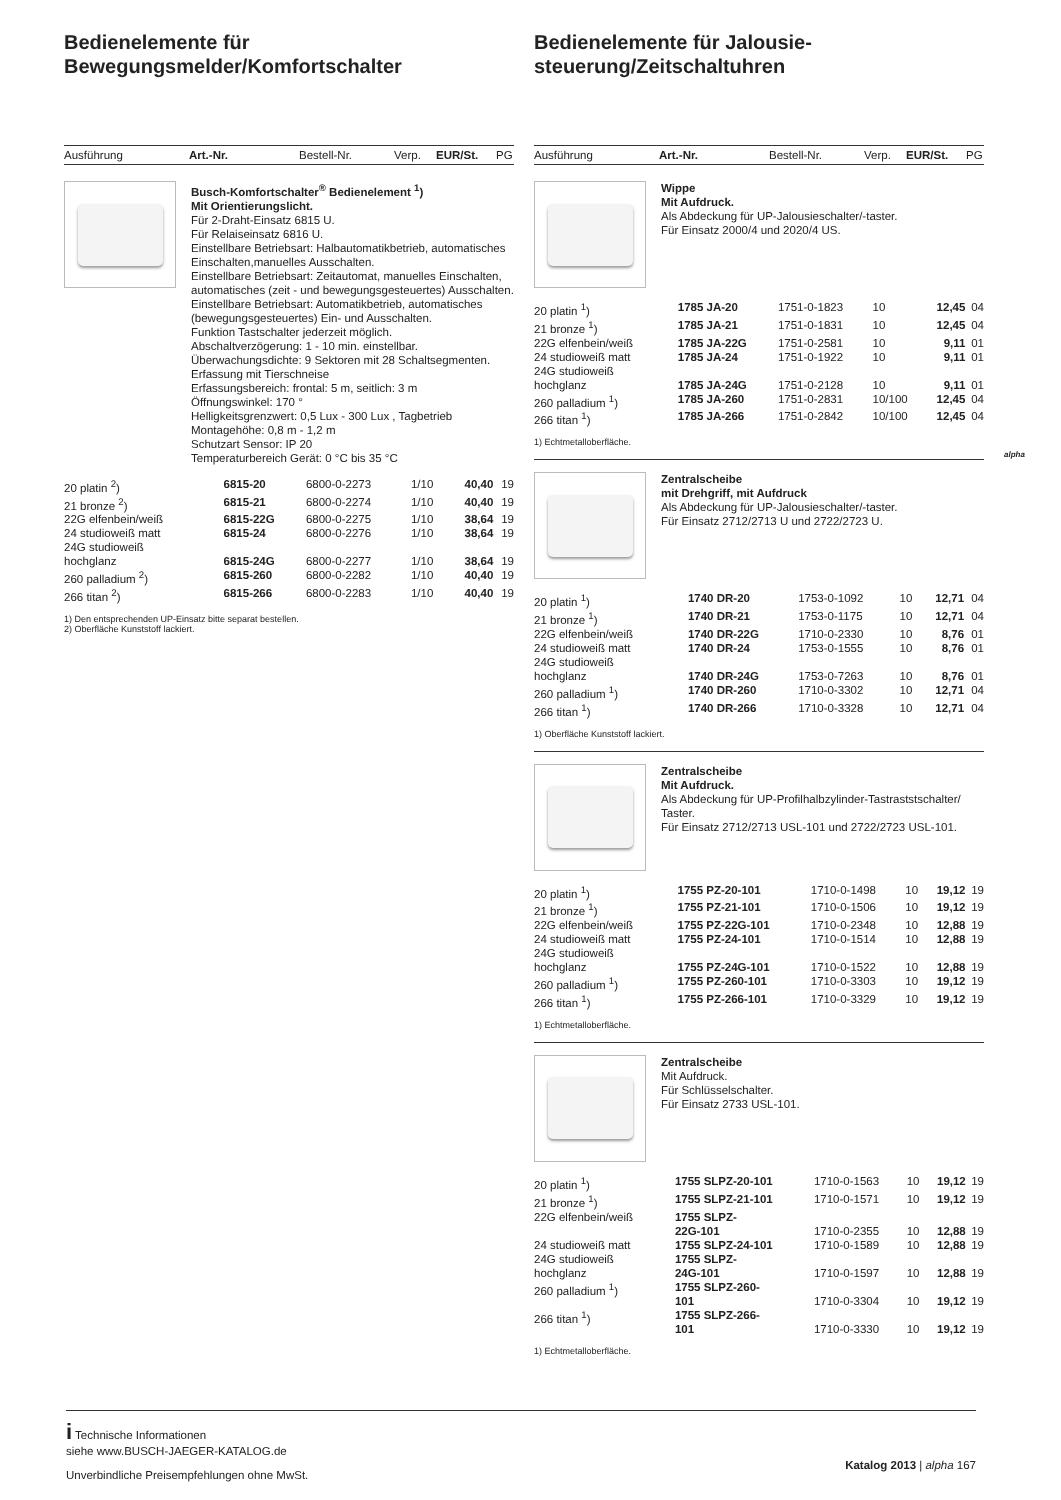Bedienelemente für
Bewegungsmelder/Komfortschalter
Ausführung Art.-Nr. Bestell-Nr. Verp. EUR/St. PG
Busch-Komfortschalter<sup>®</sup> Bedienelement <sup>1</sup>)
Mit Orientierungslicht.
Für 2-Draht-Einsatz 6815 U.
Für Relaiseinsatz 6816 U.
Einstellbare Betriebsart: Halbautomatikbetrieb, automatisches Einschalten,manuelles Ausschalten.
Einstellbare Betriebsart: Zeitautomat, manuelles Einschalten, automatisches (zeit - und bewegungsgesteuertes) Ausschalten.
Einstellbare Betriebsart: Automatikbetrieb, automatisches (bewegungsgesteuertes) Ein- und Ausschalten.
Funktion Tastschalter jederzeit möglich.
Abschaltverzögerung: 1 - 10 min. einstellbar.
Überwachungsdichte: 9 Sektoren mit 28 Schaltsegmenten.
Erfassung mit Tierschneise
Erfassungsbereich: frontal: 5 m, seitlich: 3 m
Öffnungswinkel: 170 °
Helligkeitsgrenzwert: 0,5 Lux - 300 Lux , Tagbetrieb
Montagehöhe: 0,8 m - 1,2 m
Schutzart Sensor: IP 20
Temperaturbereich Gerät: 0 °C bis 35 °C
| 20 platin <sup>2</sup>) | 6815-20 | 6800-0-2273 | 1/10 | 40,40 | 19 |
| 21 bronze <sup>2</sup>) | 6815-21 | 6800-0-2274 | 1/10 | 40,40 | 19 |
| 22G elfenbein/weiß | 6815-22G | 6800-0-2275 | 1/10 | 38,64 | 19 |
| 24 studioweiß matt | 6815-24 | 6800-0-2276 | 1/10 | 38,64 | 19 |
| 24G studioweiß hochglanz | 6815-24G | 6800-0-2277 | 1/10 | 38,64 | 19 |
| 260 palladium <sup>2</sup>) | 6815-260 | 6800-0-2282 | 1/10 | 40,40 | 19 |
| 266 titan <sup>2</sup>) | 6815-266 | 6800-0-2283 | 1/10 | 40,40 | 19 |
1) Den entsprechenden UP-Einsatz bitte separat bestellen.
2) Oberfläche Kunststoff lackiert.
Bedienelemente für Jalousie-
steuerung/Zeitschaltuhren
Ausführung Art.-Nr. Bestell-Nr. Verp. EUR/St. PG
Wippe
Mit Aufdruck.
Als Abdeckung für UP-Jalousieschalter/-taster.
Für Einsatz 2000/4 und 2020/4 US.
| 20 platin <sup>1</sup>) | 1785 JA-20 | 1751-0-1823 | 10 | 12,45 | 04 |
| 21 bronze <sup>1</sup>) | 1785 JA-21 | 1751-0-1831 | 10 | 12,45 | 04 |
| 22G elfenbein/weiß | 1785 JA-22G | 1751-0-2581 | 10 | 9,11 | 01 |
| 24 studioweiß matt | 1785 JA-24 | 1751-0-1922 | 10 | 9,11 | 01 |
| 24G studioweiß hochglanz | 1785 JA-24G | 1751-0-2128 | 10 | 9,11 | 01 |
| 260 palladium <sup>1</sup>) | 1785 JA-260 | 1751-0-2831 | 10/100 | 12,45 | 04 |
| 266 titan <sup>1</sup>) | 1785 JA-266 | 1751-0-2842 | 10/100 | 12,45 | 04 |
1) Echtmetalloberfläche.
Zentralscheibe
mit Drehgriff, mit Aufdruck
Als Abdeckung für UP-Jalousieschalter/-taster.
Für Einsatz 2712/2713 U und 2722/2723 U.
| 20 platin <sup>1</sup>) | 1740 DR-20 | 1753-0-1092 | 10 | 12,71 | 04 |
| 21 bronze <sup>1</sup>) | 1740 DR-21 | 1753-0-1175 | 10 | 12,71 | 04 |
| 22G elfenbein/weiß | 1740 DR-22G | 1710-0-2330 | 10 | 8,76 | 01 |
| 24 studioweiß matt | 1740 DR-24 | 1753-0-1555 | 10 | 8,76 | 01 |
| 24G studioweiß hochglanz | 1740 DR-24G | 1753-0-7263 | 10 | 8,76 | 01 |
| 260 palladium <sup>1</sup>) | 1740 DR-260 | 1710-0-3302 | 10 | 12,71 | 04 |
| 266 titan <sup>1</sup>) | 1740 DR-266 | 1710-0-3328 | 10 | 12,71 | 04 |
1) Oberfläche Kunststoff lackiert.
Zentralscheibe
Mit Aufdruck.
Als Abdeckung für UP-Profilhalbzylinder-Tastraststschalter/ Taster.
Für Einsatz 2712/2713 USL-101 und 2722/2723 USL-101.
| 20 platin <sup>1</sup>) | 1755 PZ-20-101 | 1710-0-1498 | 10 | 19,12 | 19 |
| 21 bronze <sup>1</sup>) | 1755 PZ-21-101 | 1710-0-1506 | 10 | 19,12 | 19 |
| 22G elfenbein/weiß | 1755 PZ-22G-101 | 1710-0-2348 | 10 | 12,88 | 19 |
| 24 studioweiß matt | 1755 PZ-24-101 | 1710-0-1514 | 10 | 12,88 | 19 |
| 24G studioweiß hochglanz | 1755 PZ-24G-101 | 1710-0-1522 | 10 | 12,88 | 19 |
| 260 palladium <sup>1</sup>) | 1755 PZ-260-101 | 1710-0-3303 | 10 | 19,12 | 19 |
| 266 titan <sup>1</sup>) | 1755 PZ-266-101 | 1710-0-3329 | 10 | 19,12 | 19 |
1) Echtmetalloberfläche.
Zentralscheibe
Mit Aufdruck.
Für Schlüsselschalter.
Für Einsatz 2733 USL-101.
| 20 platin <sup>1</sup>) | 1755 SLPZ-20-101 | 1710-0-1563 | 10 | 19,12 | 19 |
| 21 bronze <sup>1</sup>) | 1755 SLPZ-21-101 | 1710-0-1571 | 10 | 19,12 | 19 |
| 22G elfenbein/weiß | 1755 SLPZ- 22G-101 | 1710-0-2355 | 10 | 12,88 | 19 |
| 24 studioweiß matt | 1755 SLPZ-24-101 | 1710-0-1589 | 10 | 12,88 | 19 |
| 24G studioweiß hochglanz | 1755 SLPZ- 24G-101 | 1710-0-1597 | 10 | 12,88 | 19 |
| 260 palladium <sup>1</sup>) | 1755 SLPZ-260- 101 | 1710-0-3304 | 10 | 19,12 | 19 |
| 266 titan <sup>1</sup>) | 1755 SLPZ-266- 101 | 1710-0-3330 | 10 | 19,12 | 19 |
1) Echtmetalloberfläche.
alpha
i Technische Informationen
siehe www.BUSCH-JAEGER-KATALOG.de
Unverbindliche Preisempfehlungen ohne MwSt.
Katalog 2013 | alpha 167